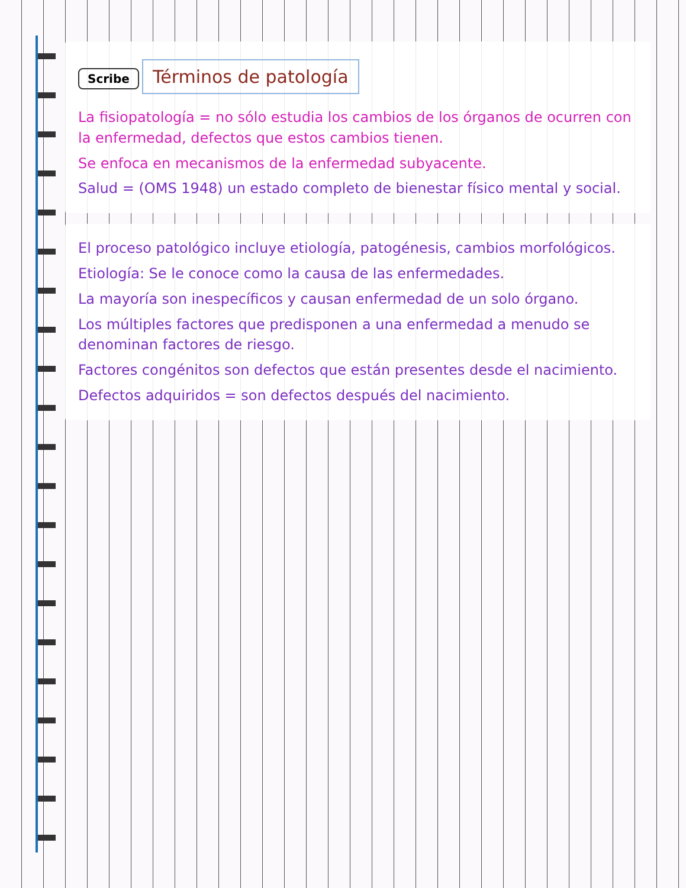Scribe
Términos de patología
La fisiopatología = no sólo estudia los cambios de los órganos de ocurren con la enfermedad, defectos que estos cambios tienen.
Se enfoca en mecanismos de la enfermedad subyacente.
Salud = (OMS 1948) un estado completo de bienestar físico mental y social.
El proceso patológico incluye etiología, patogénesis, cambios morfológicos.
Etiología: Se le conoce como la causa de las enfermedades.
La mayoría son inespecíficos y causan enfermedad de un solo órgano.
Los múltiples factores que predisponen a una enfermedad a menudo se denominan factores de riesgo.
Factores congénitos son defectos que están presentes desde el nacimiento.
Defectos adquiridos = son defectos después del nacimiento.